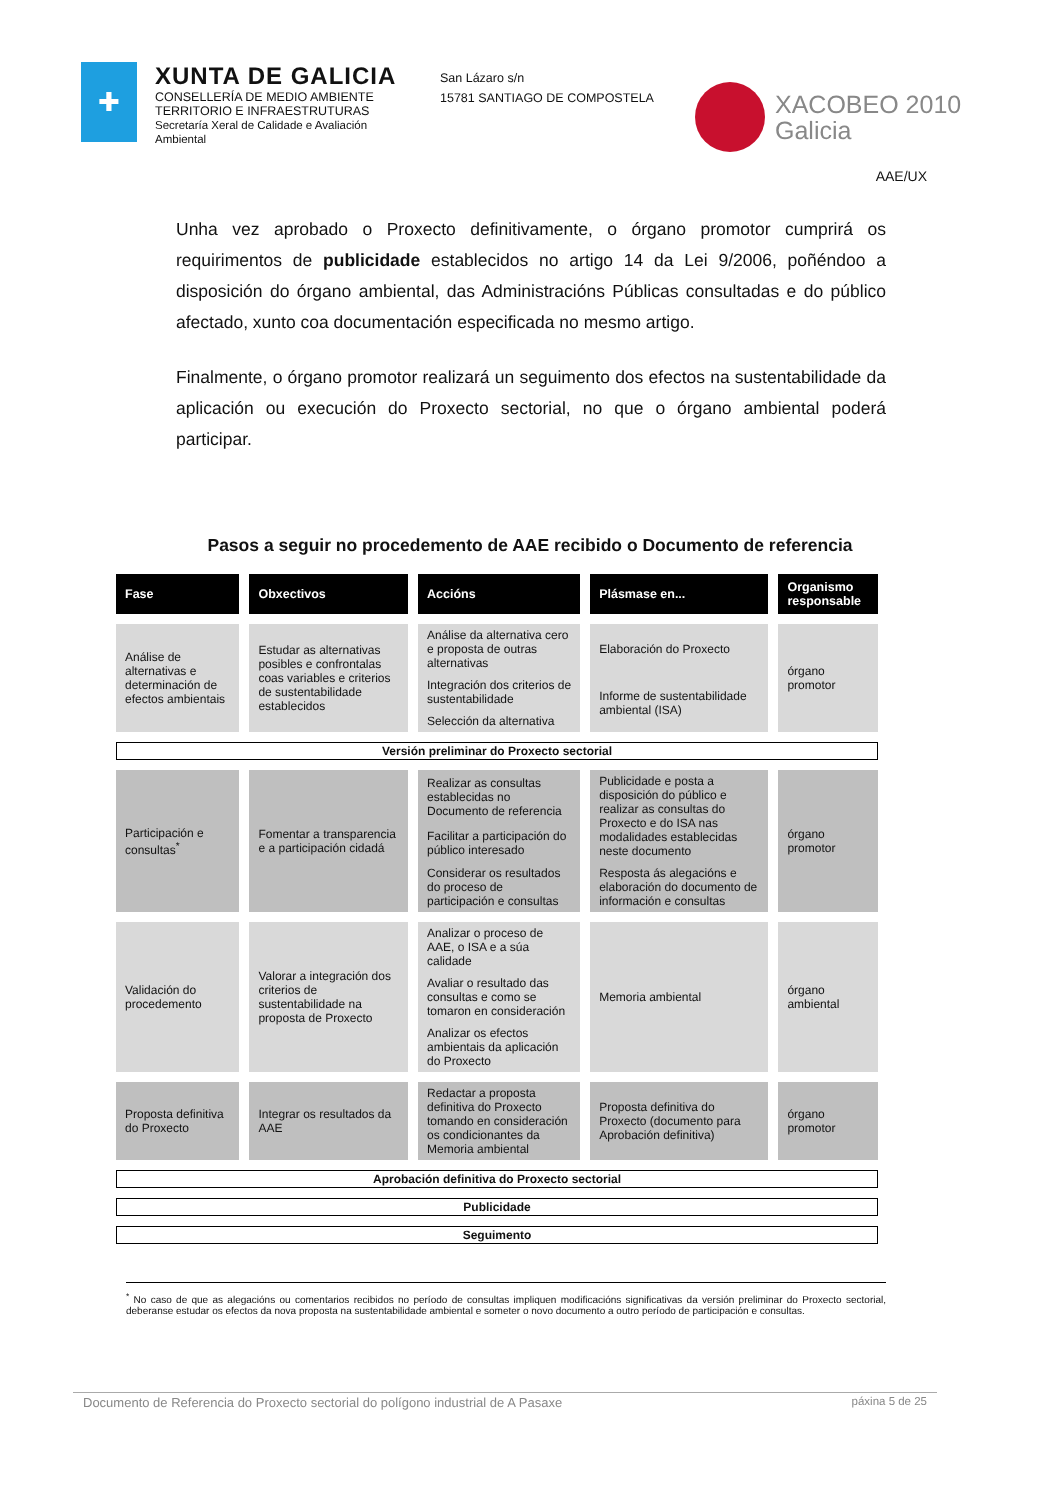✚
XUNTA DE GALICIA
CONSELLERÍA DE MEDIO AMBIENTE
TERRITORIO E INFRAESTRUTURAS
Secretaría Xeral de Calidade e Avaliación Ambiental
San Lázaro s/n
15781 SANTIAGO DE COMPOSTELA
XACOBEO 2010
Galicia
AAE/UX
Unha vez aprobado o Proxecto definitivamente, o órgano promotor cumprirá os requirimentos de publicidade establecidos no artigo 14 da Lei 9/2006, poñéndoo a disposición do órgano ambiental, das Administracións Públicas consultadas e do público afectado, xunto coa documentación especificada no mesmo artigo.
Finalmente, o órgano promotor realizará un seguimento dos efectos na sustentabilidade da aplicación ou execución do Proxecto sectorial, no que o órgano ambiental poderá participar.
Pasos a seguir no procedemento de AAE recibido o Documento de referencia
| Fase | Obxectivos | Accións | Plásmase en... | Organismo responsable |
| --- | --- | --- | --- | --- |
| Análise de alternativas e determinación de efectos ambientais | Estudar as alternativas posibles e confrontalas coas variables e criterios de sustentabilidade establecidos | Análise da alternativa cero e proposta de outras alternativas | Elaboración do Proxecto | órgano promotor |
| | | Integración dos criterios de sustentabilidade | Informe de sustentabilidade ambiental (ISA) | |
| | | Selección da alternativa | | |
| Versión preliminar do Proxecto sectorial | | | | |
| Participación e consultas<sup>*</sup> | Fomentar a transparencia e a participación cidadá | Realizar as consultas establecidas no Documento de referencia | Publicidade e posta a disposición do público e realizar as consultas do Proxecto e do ISA nas modalidades establecidas neste documento | órgano promotor |
| | | Facilitar a participación do público interesado | | |
| | | Considerar os resultados do proceso de participación e consultas | Resposta ás alegacións e elaboración do documento de información e consultas | |
| Validación do procedemento | Valorar a integración dos criterios de sustentabilidade na proposta de Proxecto | Analizar o proceso de AAE, o ISA e a súa calidade | Memoria ambiental | órgano ambiental |
| | | Avaliar o resultado das consultas e como se tomaron en consideración | | |
| | | Analizar os efectos ambientais da aplicación do Proxecto | | |
| Proposta definitiva do Proxecto | Integrar os resultados da AAE | Redactar a proposta definitiva do Proxecto tomando en consideración os condicionantes da Memoria ambiental | Proposta definitiva do Proxecto (documento para Aprobación definitiva) | órgano promotor |
| Aprobación definitiva do Proxecto sectorial | | | | |
| Publicidade | | | | |
| Seguimento | | | | |
<sup>*</sup> No caso de que as alegacións ou comentarios recibidos no período de consultas impliquen modificacións significativas da versión preliminar do Proxecto sectorial, deberanse estudar os efectos da nova proposta na sustentabilidade ambiental e someter o novo documento a outro período de participación e consultas.
Documento de Referencia do Proxecto sectorial do polígono industrial de A Pasaxe páxina 5 de 25